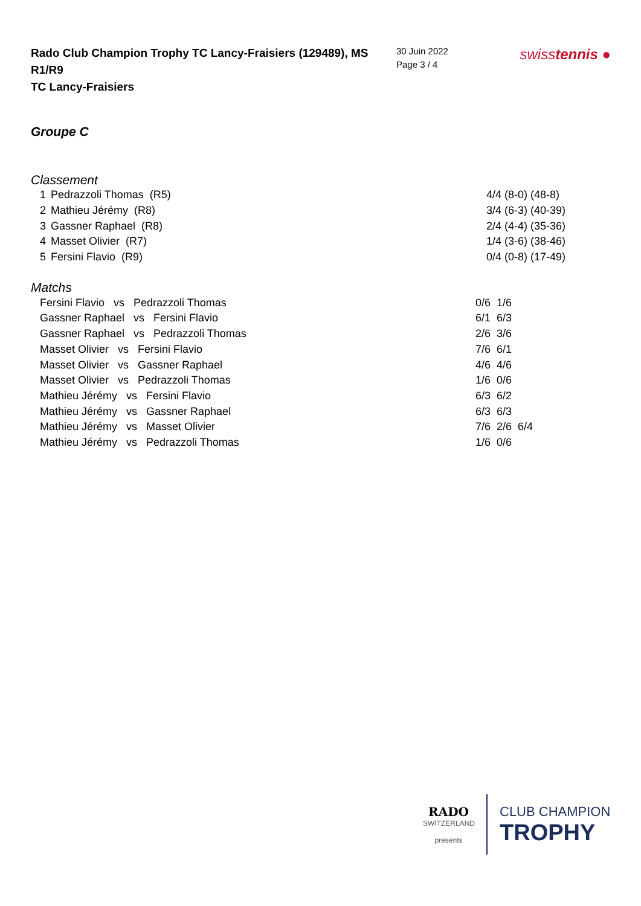Rado Club Champion Trophy TC Lancy-Fraisiers (129489), MS R1/R9
TC Lancy-Fraisiers
30 Juin 2022
Page 3 / 4
swisstennis ●
Groupe C
Classement
| 1 | Pedrazzoli Thomas (R5) | 4/4 (8-0) (48-8) |
| 2 | Mathieu Jérémy (R8) | 3/4 (6-3) (40-39) |
| 3 | Gassner Raphael (R8) | 2/4 (4-4) (35-36) |
| 4 | Masset Olivier (R7) | 1/4 (3-6) (38-46) |
| 5 | Fersini Flavio (R9) | 0/4 (0-8) (17-49) |
Matchs
| Fersini Flavio vs Pedrazzoli Thomas | 0/6 1/6 |
| Gassner Raphael vs Fersini Flavio | 6/1 6/3 |
| Gassner Raphael vs Pedrazzoli Thomas | 2/6 3/6 |
| Masset Olivier vs Fersini Flavio | 7/6 6/1 |
| Masset Olivier vs Gassner Raphael | 4/6 4/6 |
| Masset Olivier vs Pedrazzoli Thomas | 1/6 0/6 |
| Mathieu Jérémy vs Fersini Flavio | 6/3 6/2 |
| Mathieu Jérémy vs Gassner Raphael | 6/3 6/3 |
| Mathieu Jérémy vs Masset Olivier | 7/6 2/6 6/4 |
| Mathieu Jérémy vs Pedrazzoli Thomas | 1/6 0/6 |
RADO
SWITZERLAND
presents
CLUB CHAMPION
TROPHY